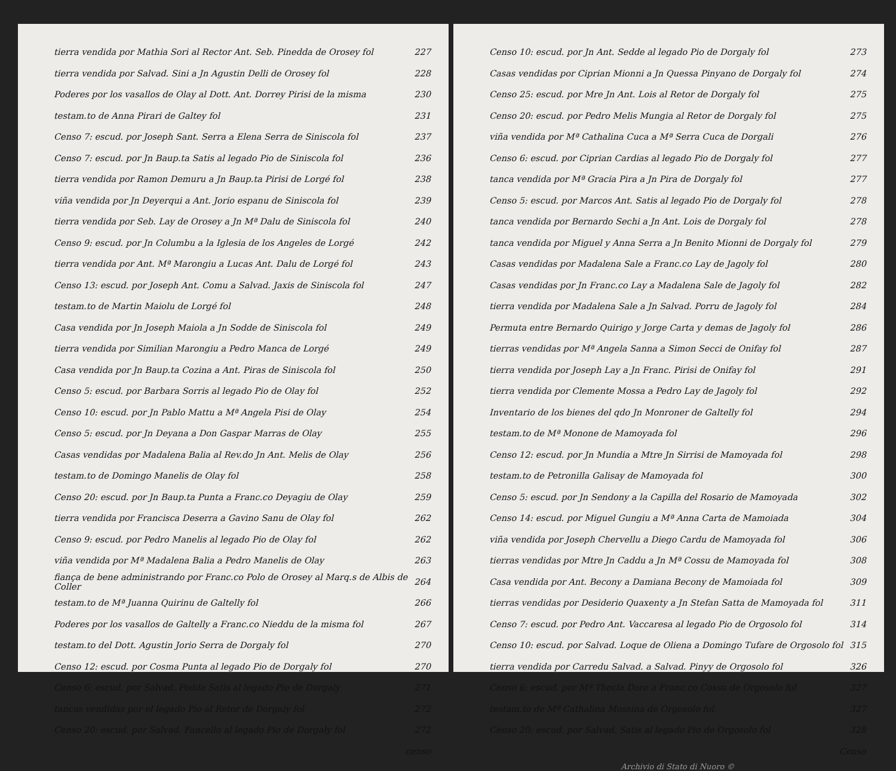tierra vendida por Mathia Sori al Rector Ant. Seb. Pinedda de Orosey fol 227
tierra vendida por Salvad. Sini a Jn Agustin Delli de Orosey fol 228
Poderes por los vasallos de Olay al Dott. Ant. Dorrey Pirisi de la misma 230
testam.to de Anna Pirari de Galtey fol 231
Censo 7: escud. por Joseph Sant. Serra a Elena Serra de Siniscola fol 237
Censo 7: escud. por Jn Baup.ta Satis al legado Pio de Siniscola fol 236
tierra vendida por Ramon Demuru a Jn Baup.ta Pirisi de Lorgé fol 238
viña vendida por Jn Deyerqui a Ant. Jorio espanu de Siniscola fol 239
tierra vendida por Seb. Lay de Orosey a Jn Mª Dalu de Siniscola fol 240
Censo 9: escud. por Jn Columbu a la Iglesia de los Angeles de Lorgé 242
tierra vendida por Ant. Mª Marongiu a Lucas Ant. Dalu de Lorgé fol 243
Censo 13: escud. por Joseph Ant. Comu a Salvad. Jaxis de Siniscola fol 247
testam.to de Martin Maiolu de Lorgé fol 248
Casa vendida por Jn Joseph Maiola a Jn Sodde de Siniscola fol 249
tierra vendida por Similian Marongiu a Pedro Manca de Lorgé 249
Casa vendida por Jn Baup.ta Cozina a Ant. Piras de Siniscola fol 250
Censo 5: escud. por Barbara Sorris al legado Pio de Olay fol 252
Censo 10: escud. por Jn Pablo Mattu a Mª Angela Pisi de Olay 254
Censo 5: escud. por Jn Deyana a Don Gaspar Marras de Olay 255
Casas vendidas por Madalena Balia al Rev.do Jn Ant. Melis de Olay 256
testam.to de Domingo Manelis de Olay fol 258
Censo 20: escud. por Jn Baup.ta Punta a Franc.co Deyagiu de Olay 259
tierra vendida por Francisca Deserra a Gavino Sanu de Olay fol 262
Censo 9: escud. por Pedro Manelis al legado Pio de Olay fol 262
viña vendida por Mª Madalena Balia a Pedro Manelis de Olay 263
fiança de bene administrando por Franc.co Polo de Orosey al Marq.s de Albis de Coller 264
testam.to de Mª Juanna Quirinu de Galtelly fol 266
Poderes por los vasallos de Galtelly a Franc.co Nieddu de la misma fol 267
testam.to del Dott. Agustin Jorio Serra de Dorgaly fol 270
Censo 12: escud. por Cosma Punta al legado Pio de Dorgaly fol 270
Censo 6: escud. por Salvad. Pedda Satis al legado Pio de Dorgaly 271
tancas vendidas por el legado Pio al Retor de Dorgaly fol 272
Censo 20: escud. por Salvad. Fancello al legado Pio de Dorgaly fol 272
censo
Censo 10: escud. por Jn Ant. Sedde al legado Pio de Dorgaly fol 273
Casas vendidas por Ciprian Mionni a Jn Quessa Pinyano de Dorgaly fol 274
Censo 25: escud. por Mre Jn Ant. Lois al Retor de Dorgaly fol 275
Censo 20: escud. por Pedro Melis Mungia al Retor de Dorgaly fol 275
viña vendida por Mª Cathalina Cuca a Mª Serra Cuca de Dorgali 276
Censo 6: escud. por Ciprian Cardias al legado Pio de Dorgaly fol 277
tanca vendida por Mª Gracia Pira a Jn Pira de Dorgaly fol 277
Censo 5: escud. por Marcos Ant. Satis al legado Pio de Dorgaly fol 278
tanca vendida por Bernardo Sechi a Jn Ant. Lois de Dorgaly fol 278
tanca vendida por Miguel y Anna Serra a Jn Benito Mionni de Dorgaly fol 279
Casas vendidas por Madalena Sale a Franc.co Lay de Jagoly fol 280
Casas vendidas por Jn Franc.co Lay a Madalena Sale de Jagoly fol 282
tierra vendida por Madalena Sale a Jn Salvad. Porru de Jagoly fol 284
Permuta entre Bernardo Quirigo y Jorge Carta y demas de Jagoly fol 286
tierras vendidas por Mª Angela Sanna a Simon Secci de Onifay fol 287
tierra vendida por Joseph Lay a Jn Franc. Pirisi de Onifay fol 291
tierra vendida por Clemente Mossa a Pedro Lay de Jagoly fol 292
Inventario de los bienes del qdo Jn Monroner de Galtelly fol 294
testam.to de Mª Monone de Mamoyada fol 296
Censo 12: escud. por Jn Mundia a Mtre Jn Sirrisi de Mamoyada fol 298
testam.to de Petronilla Galisay de Mamoyada fol 300
Censo 5: escud. por Jn Sendony a la Capilla del Rosario de Mamoyada 302
Censo 14: escud. por Miguel Gungiu a Mª Anna Carta de Mamoiada 304
viña vendida por Joseph Chervellu a Diego Cardu de Mamoyada fol 306
tierras vendidas por Mtre Jn Caddu a Jn Mª Cossu de Mamoyada fol 308
Casa vendida por Ant. Becony a Damiana Becony de Mamoiada fol 309
tierras vendidas por Desiderio Quaxenty a Jn Stefan Satta de Mamoyada fol 311
Censo 7: escud. por Pedro Ant. Vaccaresa al legado Pio de Orgosolo fol 314
Censo 10: escud. por Salvad. Loque de Oliena a Domingo Tufare de Orgosolo fol 315
tierra vendida por Carredu Salvad. a Salvad. Pinyy de Orgosolo fol 326
Censo 6: escud. por Mª Thecla Dore a Franc.co Cossu de Orgosolo fol 327
testam.to de Mª Cathalina Mossina de Orgosolo fol 327
Censo 20: escud. por Salvad. Satis al legado Pio de Orgosolo fol 328
Censo
Archivio di Stato di Nuoro ©